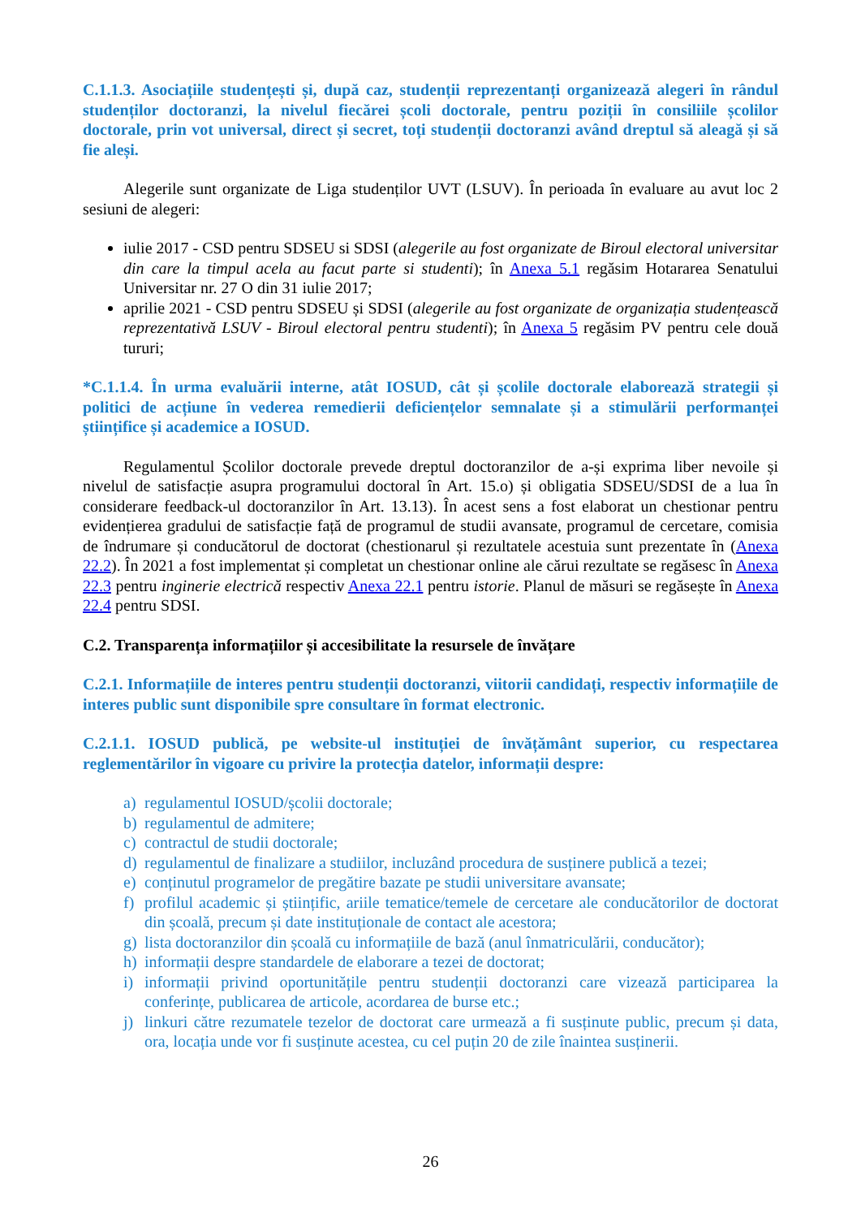C.1.1.3. Asociațiile studențești și, după caz, studenții reprezentanți organizează alegeri în rândul studenților doctoranzi, la nivelul fiecărei școli doctorale, pentru poziții în consiliile școlilor doctorale, prin vot universal, direct și secret, toți studenții doctoranzi având dreptul să aleagă și să fie aleși.
Alegerile sunt organizate de Liga studenților UVT (LSUV). În perioada în evaluare au avut loc 2 sesiuni de alegeri:
iulie 2017 - CSD pentru SDSEU si SDSI (alegerile au fost organizate de Biroul electoral universitar din care la timpul acela au facut parte si studenti); în Anexa 5.1 regăsim Hotararea Senatului Universitar nr. 27 O din 31 iulie 2017;
aprilie 2021 - CSD pentru SDSEU și SDSI (alegerile au fost organizate de organizația studențească reprezentativă LSUV - Biroul electoral pentru studenti); în Anexa 5 regăsim PV pentru cele două tururi;
*C.1.1.4. În urma evaluării interne, atât IOSUD, cât și școlile doctorale elaborează strategii și politici de acțiune în vederea remedierii deficiențelor semnalate și a stimulării performanței științifice și academice a IOSUD.
Regulamentul Școlilor doctorale prevede dreptul doctoranzilor de a-și exprima liber nevoile și nivelul de satisfacție asupra programului doctoral în Art. 15.o) și obligatia SDSEU/SDSI de a lua în considerare feedback-ul doctoranzilor în Art. 13.13). În acest sens a fost elaborat un chestionar pentru evidențierea gradului de satisfacție față de programul de studii avansate, programul de cercetare, comisia de îndrumare și conducătorul de doctorat (chestionarul și rezultatele acestuia sunt prezentate în (Anexa 22.2). În 2021 a fost implementat și completat un chestionar online ale cărui rezultate se regăsesc în Anexa 22.3 pentru inginerie electrică respectiv Anexa 22.1 pentru istorie. Planul de măsuri se regăsește în Anexa 22.4 pentru SDSI.
C.2. Transparența informațiilor și accesibilitate la resursele de învățare
C.2.1. Informațiile de interes pentru studenții doctoranzi, viitorii candidați, respectiv informațiile de interes public sunt disponibile spre consultare în format electronic.
C.2.1.1. IOSUD publică, pe website-ul instituției de învățământ superior, cu respectarea reglementărilor în vigoare cu privire la protecția datelor, informații despre:
a) regulamentul IOSUD/școlii doctorale;
b) regulamentul de admitere;
c) contractul de studii doctorale;
d) regulamentul de finalizare a studiilor, incluzând procedura de susținere publică a tezei;
e) conținutul programelor de pregătire bazate pe studii universitare avansate;
f) profilul academic și științific, ariile tematice/temele de cercetare ale conducătorilor de doctorat din școală, precum și date instituționale de contact ale acestora;
g) lista doctoranzilor din școală cu informațiile de bază (anul înmatriculării, conducător);
h) informații despre standardele de elaborare a tezei de doctorat;
i) informații privind oportunitățile pentru studenții doctoranzi care vizează participarea la conferințe, publicarea de articole, acordarea de burse etc.;
j) linkuri către rezumatele tezelor de doctorat care urmează a fi susținute public, precum și data, ora, locația unde vor fi susținute acestea, cu cel puțin 20 de zile înaintea susținerii.
26